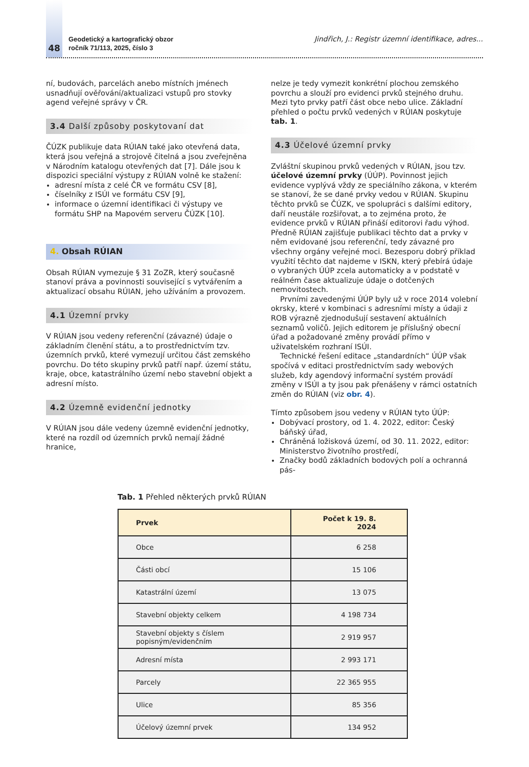48
Geodetický a kartografický obzor
ročník 71/113, 2025, číslo 3
Jindřich, J.: Registr územní identifikace, adres...
ní, budovách, parcelách anebo místních jménech usnadňují ověřování/aktualizaci vstupů pro stovky agend veřejné správy v ČR.
3.4 Další způsoby poskytovaní dat
ČÚZK publikuje data RÚIAN také jako otevřená data, která jsou veřejná a strojově čitelná a jsou zveřejněna v Národním katalogu otevřených dat [7]. Dále jsou k dispozici speciální výstupy z RÚIAN volně ke stažení:
adresní místa z celé ČR ve formátu CSV [8],
číselníky z ISÚI ve formátu CSV [9],
informace o územní identifikaci či výstupy ve formátu SHP na Mapovém serveru ČÚZK [10].
4. Obsah RÚIAN
Obsah RÚIAN vymezuje § 31 ZoZR, který současně stanoví práva a povinnosti související s vytvářením a aktualizací obsahu RÚIAN, jeho užíváním a provozem.
4.1 Územní prvky
V RÚIAN jsou vedeny referenční (závazné) údaje o základním členění státu, a to prostřednictvím tzv. územních prvků, které vymezují určitou část zemského povrchu. Do této skupiny prvků patří např. území státu, kraje, obce, katastrálního území nebo stavební objekt a adresní místo.
4.2 Územně evidenční jednotky
V RÚIAN jsou dále vedeny územně evidenční jednotky, které na rozdíl od územních prvků nemají žádné hranice,
nelze je tedy vymezit konkrétní plochou zemského povrchu a slouží pro evidenci prvků stejného druhu. Mezi tyto prvky patří část obce nebo ulice. Základní přehled o počtu prvků vedených v RÚIAN poskytuje tab. 1.
4.3 Účelové územní prvky
Zvláštní skupinou prvků vedených v RÚIAN, jsou tzv. účelové územní prvky (ÚÚP). Povinnost jejich evidence vyplývá vždy ze speciálního zákona, v kterém se stanoví, že se dané prvky vedou v RÚIAN. Skupinu těchto prvků se ČÚZK, ve spolupráci s dalšími editory, daří neustále rozšiřovat, a to zejména proto, že evidence prvků v RÚIAN přináší editorovi řadu výhod. Předně RÚIAN zajišťuje publikaci těchto dat a prvky v něm evidované jsou referenční, tedy závazné pro všechny orgány veřejné moci. Bezesporu dobrý příklad využití těchto dat najdeme v ISKN, který přebírá údaje o vybraných ÚÚP zcela automaticky a v podstatě v reálném čase aktualizuje údaje o dotčených nemovitostech.
Prvními zavedenými ÚÚP byly už v roce 2014 volební okrsky, které v kombinaci s adresními místy a údaji z ROB výrazně zjednodušují sestavení aktuálních seznamů voličů. Jejich editorem je příslušný obecní úřad a požadované změny provádí přímo v uživatelském rozhraní ISÚI.
Technické řešení editace „standardních“ ÚÚP však spočívá v editaci prostřednictvím sady webových služeb, kdy agendový informační systém provádí změny v ISÚI a ty jsou pak přenášeny v rámci ostatních změn do RÚIAN (viz obr. 4).
Tímto způsobem jsou vedeny v RÚIAN tyto ÚÚP:
Dobývací prostory, od 1. 4. 2022, editor: Český báňský úřad,
Chráněná ložisková území, od 30. 11. 2022, editor: Ministerstvo životního prostředí,
Značky bodů základních bodových polí a ochranná pás-
Tab. 1 Přehled některých prvků RÚIAN
| Prvek | Počet k 19. 8. 2024 |
| --- | --- |
| Obce | 6 258 |
| Části obcí | 15 106 |
| Katastrální území | 13 075 |
| Stavební objekty celkem | 4 198 734 |
| Stavební objekty s číslem popisným/evidenčním | 2 919 957 |
| Adresní místa | 2 993 171 |
| Parcely | 22 365 955 |
| Ulice | 85 356 |
| Účelový územní prvek | 134 952 |